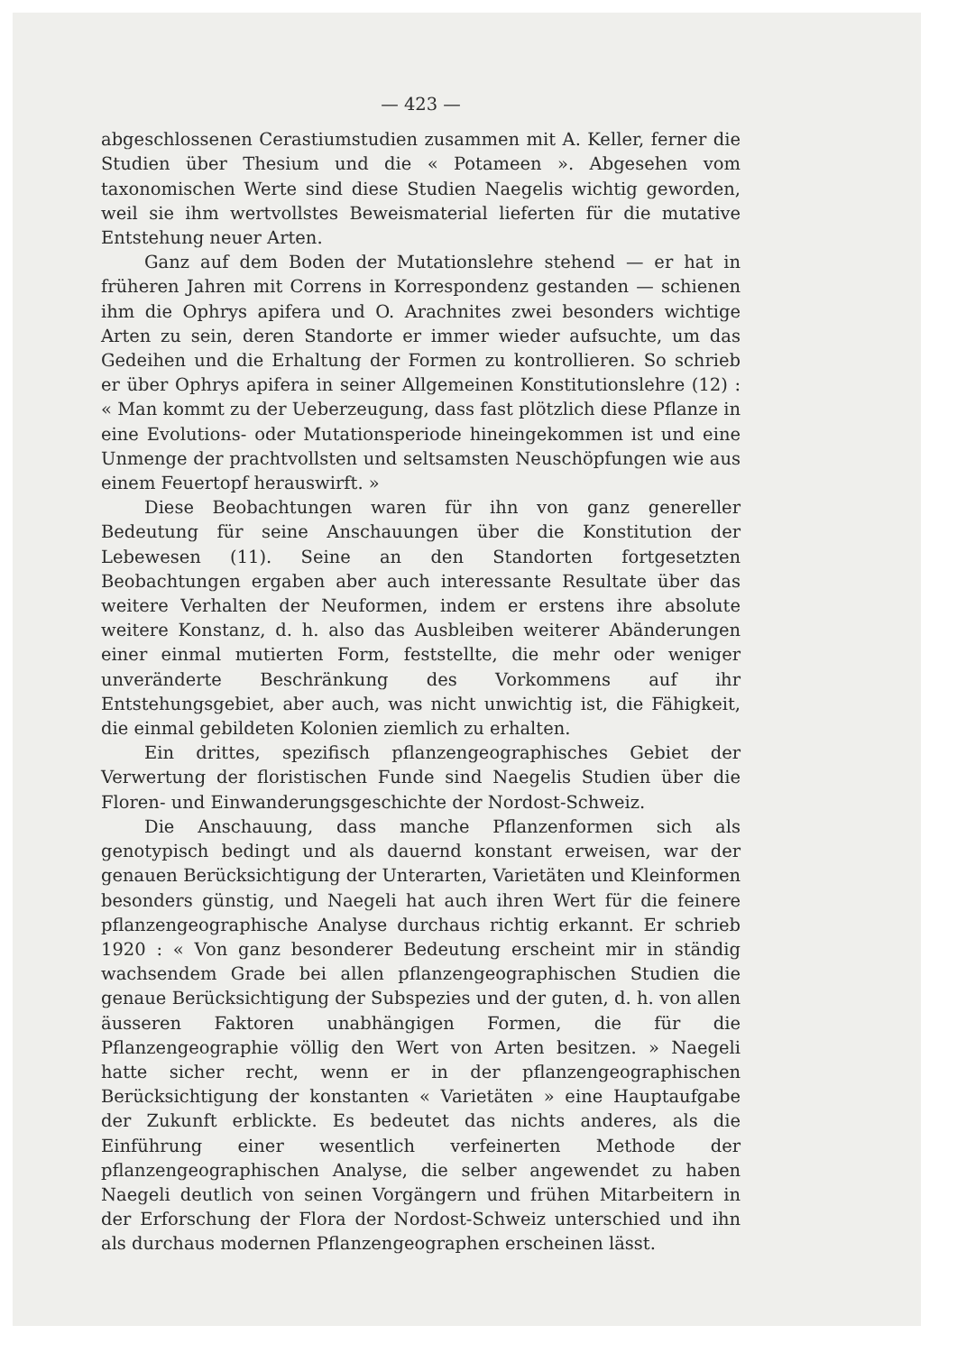— 423 —
abgeschlossenen Cerastiumstudien zusammen mit A. Keller, ferner die Studien über Thesium und die « Potameen ». Abgesehen vom taxonomischen Werte sind diese Studien Naegelis wichtig geworden, weil sie ihm wertvollstes Beweismaterial lieferten für die mutative Entstehung neuer Arten.
Ganz auf dem Boden der Mutationslehre stehend — er hat in früheren Jahren mit Correns in Korrespondenz gestanden — schienen ihm die Ophrys apifera und O. Arachnites zwei besonders wichtige Arten zu sein, deren Standorte er immer wieder aufsuchte, um das Gedeihen und die Erhaltung der Formen zu kontrollieren. So schrieb er über Ophrys apifera in seiner Allgemeinen Konstitutionslehre (12) : « Man kommt zu der Ueberzeugung, dass fast plötzlich diese Pflanze in eine Evolutions- oder Mutationsperiode hineingekommen ist und eine Unmenge der prachtvollsten und seltsamsten Neuschöpfungen wie aus einem Feuertopf herauswirft. »
Diese Beobachtungen waren für ihn von ganz genereller Bedeutung für seine Anschauungen über die Konstitution der Lebewesen (11). Seine an den Standorten fortgesetzten Beobachtungen ergaben aber auch interessante Resultate über das weitere Verhalten der Neuformen, indem er erstens ihre absolute weitere Konstanz, d. h. also das Ausbleiben weiterer Abänderungen einer einmal mutierten Form, feststellte, die mehr oder weniger unveränderte Beschränkung des Vorkommens auf ihr Entstehungsgebiet, aber auch, was nicht unwichtig ist, die Fähigkeit, die einmal gebildeten Kolonien ziemlich zu erhalten.
Ein drittes, spezifisch pflanzengeographisches Gebiet der Verwertung der floristischen Funde sind Naegelis Studien über die Floren- und Einwanderungsgeschichte der Nordost-Schweiz.
Die Anschauung, dass manche Pflanzenformen sich als genotypisch bedingt und als dauernd konstant erweisen, war der genauen Berücksichtigung der Unterarten, Varietäten und Kleinformen besonders günstig, und Naegeli hat auch ihren Wert für die feinere pflanzengeographische Analyse durchaus richtig erkannt. Er schrieb 1920 : « Von ganz besonderer Bedeutung erscheint mir in ständig wachsendem Grade bei allen pflanzengeographischen Studien die genaue Berücksichtigung der Subspezies und der guten, d. h. von allen äusseren Faktoren unabhängigen Formen, die für die Pflanzengeographie völlig den Wert von Arten besitzen. » Naegeli hatte sicher recht, wenn er in der pflanzengeographischen Berücksichtigung der konstanten « Varietäten » eine Hauptaufgabe der Zukunft erblickte. Es bedeutet das nichts anderes, als die Einführung einer wesentlich verfeinerten Methode der pflanzengeographischen Analyse, die selber angewendet zu haben Naegeli deutlich von seinen Vorgängern und frühen Mitarbeitern in der Erforschung der Flora der Nordost-Schweiz unterschied und ihn als durchaus modernen Pflanzengeographen erscheinen lässt.